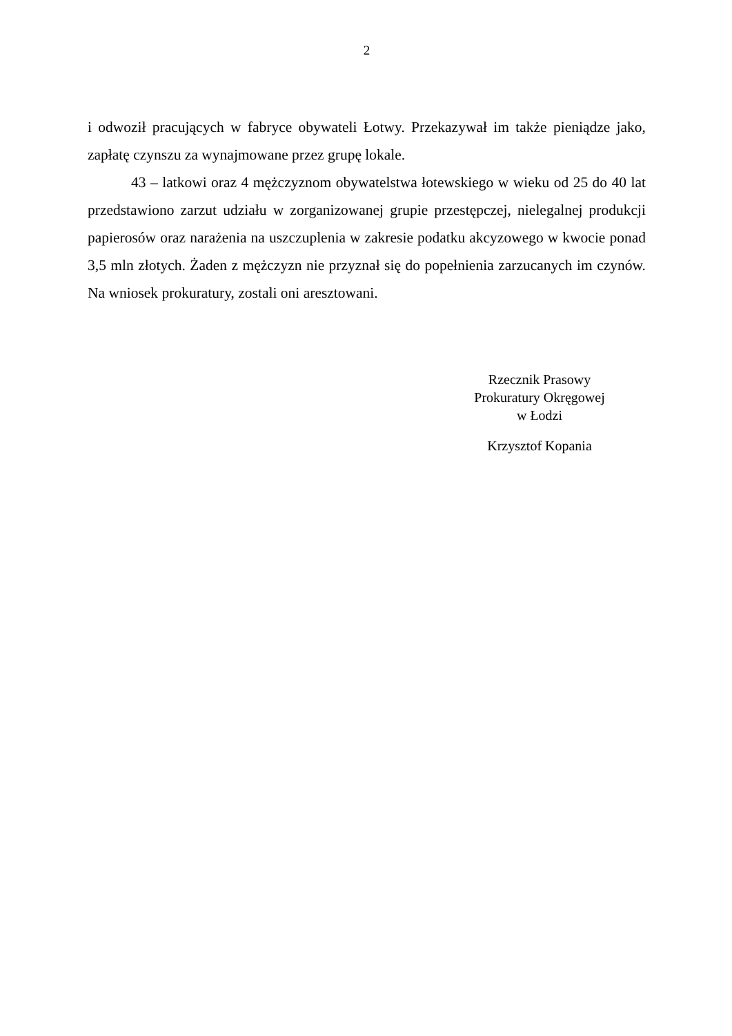2
i odwoził pracujących w fabryce obywateli Łotwy. Przekazywał im także pieniądze jako, zapłatę czynszu za wynajmowane przez grupę lokale.
43 – latkowi oraz 4 mężczyznom obywatelstwa łotewskiego w wieku od 25 do 40 lat przedstawiono zarzut udziału w zorganizowanej grupie przestępczej, nielegalnej produkcji papierosów oraz narażenia na uszczuplenia w zakresie podatku akcyzowego w kwocie ponad 3,5 mln złotych. Żaden z mężczyzn nie przyznał się do popełnienia zarzucanych im czynów. Na wniosek prokuratury, zostali oni aresztowani.
Rzecznik Prasowy
Prokuratury Okręgowej
w Łodzi
Krzysztof Kopania